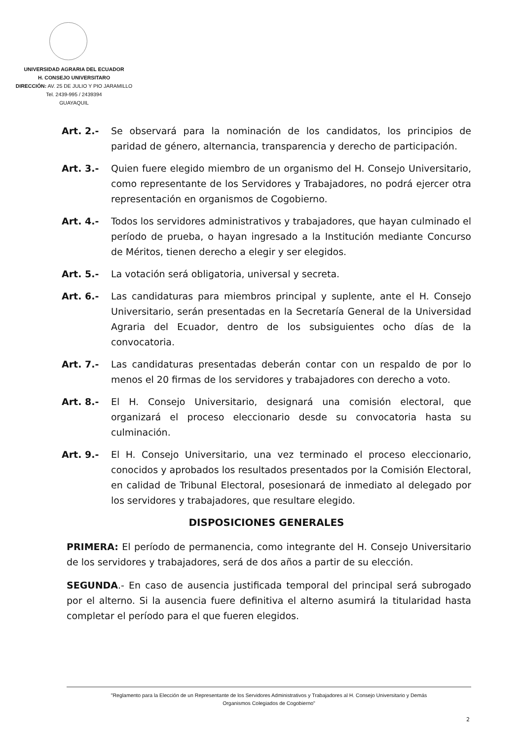UNIVERSIDAD AGRARIA DEL ECUADOR
H. CONSEJO UNIVERSITARO
DIRECCIÓN: AV. 25 DE JULIO Y PIO JARAMILLO
Tel. 2439-995 / 2439394
GUAYAQUIL
Art. 2.- Se observará para la nominación de los candidatos, los principios de paridad de género, alternancia, transparencia y derecho de participación.
Art. 3.- Quien fuere elegido miembro de un organismo del H. Consejo Universitario, como representante de los Servidores y Trabajadores, no podrá ejercer otra representación en organismos de Cogobierno.
Art. 4.- Todos los servidores administrativos y trabajadores, que hayan culminado el período de prueba, o hayan ingresado a la Institución mediante Concurso de Méritos, tienen derecho a elegir y ser elegidos.
Art. 5.- La votación será obligatoria, universal y secreta.
Art. 6.- Las candidaturas para miembros principal y suplente, ante el H. Consejo Universitario, serán presentadas en la Secretaría General de la Universidad Agraria del Ecuador, dentro de los subsiguientes ocho días de la convocatoria.
Art. 7.- Las candidaturas presentadas deberán contar con un respaldo de por lo menos el 20 firmas de los servidores y trabajadores con derecho a voto.
Art. 8.- El H. Consejo Universitario, designará una comisión electoral, que organizará el proceso eleccionario desde su convocatoria hasta su culminación.
Art. 9.- El H. Consejo Universitario, una vez terminado el proceso eleccionario, conocidos y aprobados los resultados presentados por la Comisión Electoral, en calidad de Tribunal Electoral, posesionará de inmediato al delegado por los servidores y trabajadores, que resultare elegido.
DISPOSICIONES GENERALES
PRIMERA: El período de permanencia, como integrante del H. Consejo Universitario de los servidores y trabajadores, será de dos años a partir de su elección.
SEGUNDA.- En caso de ausencia justificada temporal del principal será subrogado por el alterno. Si la ausencia fuere definitiva el alterno asumirá la titularidad hasta completar el período para el que fueren elegidos.
"Reglamento para la Elección de un Representante de los Servidores Administrativos y Trabajadores al H. Consejo Universitario y Demás
Organismos Colegiados de Cogobierno"
2